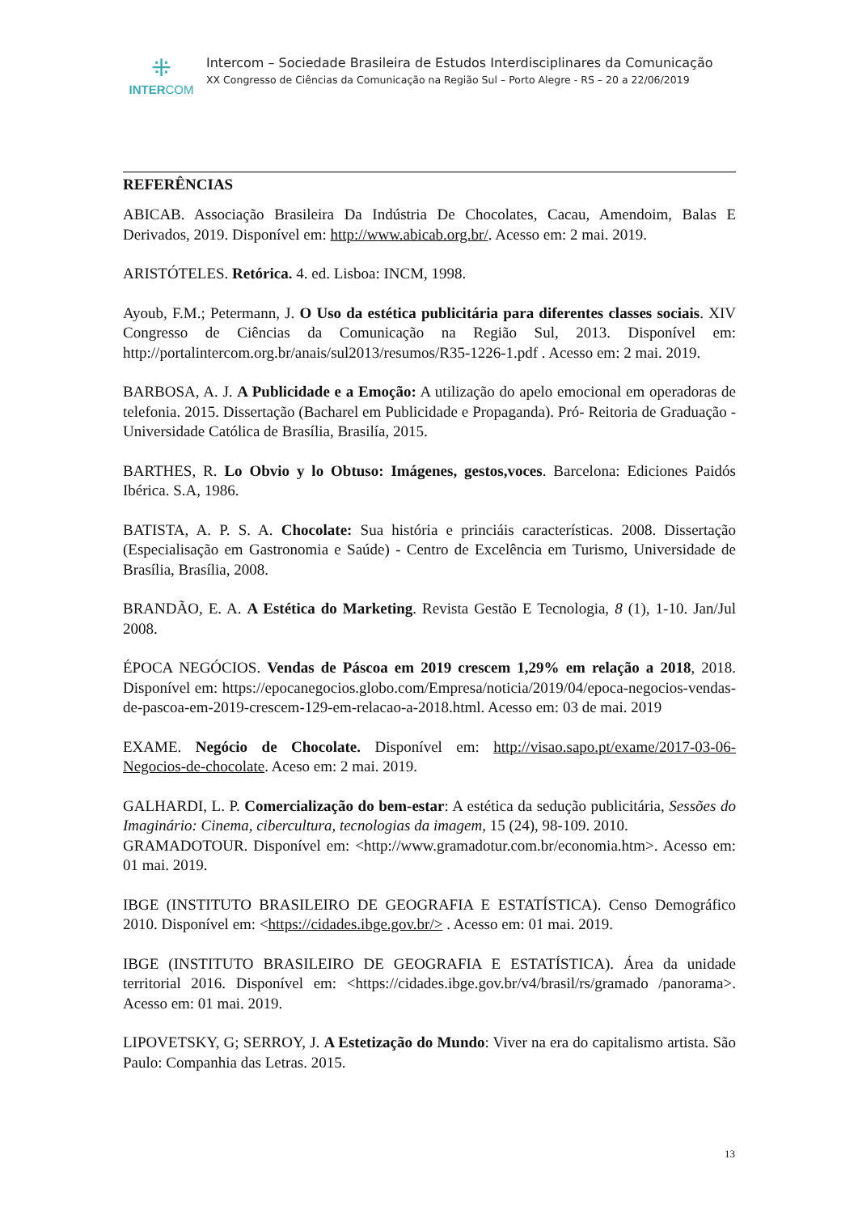⁜
INTERCOM
Intercom – Sociedade Brasileira de Estudos Interdisciplinares da Comunicação
XX Congresso de Ciências da Comunicação na Região Sul – Porto Alegre - RS – 20 a 22/06/2019
REFERÊNCIAS
ABICAB. Associação Brasileira Da Indústria De Chocolates, Cacau, Amendoim, Balas E Derivados, 2019. Disponível em: http://www.abicab.org.br/. Acesso em: 2 mai. 2019.
ARISTÓTELES. Retórica. 4. ed. Lisboa: INCM, 1998.
Ayoub, F.M.; Petermann, J. O Uso da estética publicitária para diferentes classes sociais. XIV Congresso de Ciências da Comunicação na Região Sul, 2013. Disponível em: http://portalintercom.org.br/anais/sul2013/resumos/R35-1226-1.pdf . Acesso em: 2 mai. 2019.
BARBOSA, A. J. A Publicidade e a Emoção: A utilização do apelo emocional em operadoras de telefonia. 2015. Dissertação (Bacharel em Publicidade e Propaganda). Pró- Reitoria de Graduação - Universidade Católica de Brasília, Brasilía, 2015.
BARTHES, R. Lo Obvio y lo Obtuso: Imágenes, gestos,voces. Barcelona: Ediciones Paidós Ibérica. S.A, 1986.
BATISTA, A. P. S. A. Chocolate: Sua história e princiáis características. 2008. Dissertação (Especialisação em Gastronomia e Saúde) - Centro de Excelência em Turismo, Universidade de Brasília, Brasília, 2008.
BRANDÃO, E. A. A Estética do Marketing. Revista Gestão E Tecnologia, 8 (1), 1-10. Jan/Jul 2008.
ÉPOCA NEGÓCIOS. Vendas de Páscoa em 2019 crescem 1,29% em relação a 2018, 2018. Disponível em: https://epocanegocios.globo.com/Empresa/noticia/2019/04/epoca-negocios-vendas-de-pascoa-em-2019-crescem-129-em-relacao-a-2018.html. Acesso em: 03 de mai. 2019
EXAME. Negócio de Chocolate. Disponível em: http://visao.sapo.pt/exame/2017-03-06-Negocios-de-chocolate. Aceso em: 2 mai. 2019.
GALHARDI, L. P. Comercialização do bem-estar: A estética da sedução publicitária, Sessões do Imaginário: Cinema, cibercultura, tecnologias da imagem, 15 (24), 98-109. 2010.
GRAMADOTOUR. Disponível em: <http://www.gramadotur.com.br/economia.htm>. Acesso em: 01 mai. 2019.
IBGE (INSTITUTO BRASILEIRO DE GEOGRAFIA E ESTATÍSTICA). Censo Demográfico 2010. Disponível em: <https://cidades.ibge.gov.br/> . Acesso em: 01 mai. 2019.
IBGE (INSTITUTO BRASILEIRO DE GEOGRAFIA E ESTATÍSTICA). Área da unidade territorial 2016. Disponível em: <https://cidades.ibge.gov.br/v4/brasil/rs/gramado /panorama>. Acesso em: 01 mai. 2019.
LIPOVETSKY, G; SERROY, J. A Estetização do Mundo: Viver na era do capitalismo artista. São Paulo: Companhia das Letras. 2015.
13